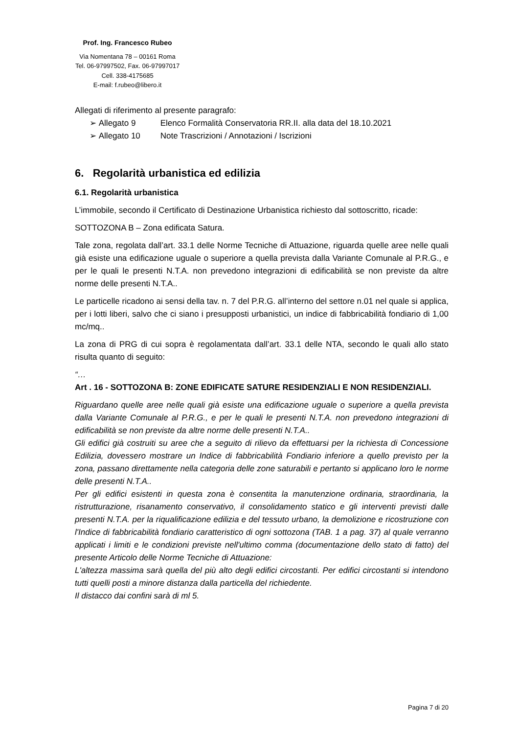Prof. Ing. Francesco Rubeo
Via Nomentana 78 – 00161 Roma
Tel. 06-97997502, Fax. 06-97997017
Cell. 338-4175685
E-mail: f.rubeo@libero.it
Allegati di riferimento al presente paragrafo:
➢ Allegato 9 Elenco Formalità Conservatoria RR.II. alla data del 18.10.2021
➢ Allegato 10 Note Trascrizioni / Annotazioni / Iscrizioni
6. Regolarità urbanistica ed edilizia
6.1. Regolarità urbanistica
L’immobile, secondo il Certificato di Destinazione Urbanistica richiesto dal sottoscritto, ricade:
SOTTOZONA B – Zona edificata Satura.
Tale zona, regolata dall’art. 33.1 delle Norme Tecniche di Attuazione, riguarda quelle aree nelle quali già esiste una edificazione uguale o superiore a quella prevista dalla Variante Comunale al P.R.G., e per le quali le presenti N.T.A. non prevedono integrazioni di edificabilità se non previste da altre norme delle presenti N.T.A..
Le particelle ricadono ai sensi della tav. n. 7 del P.R.G. all’interno del settore n.01 nel quale si applica, per i lotti liberi, salvo che ci siano i presupposti urbanistici, un indice di fabbricabilità fondiario di 1,00 mc/mq..
La zona di PRG di cui sopra è regolamentata dall’art. 33.1 delle NTA, secondo le quali allo stato risulta quanto di seguito:
“…
Art . 16 - SOTTOZONA B: ZONE EDIFICATE SATURE RESIDENZIALI E NON RESIDENZIALI.
Riguardano quelle aree nelle quali già esiste una edificazione uguale o superiore a quella prevista dalla Variante Comunale al P.R.G., e per le quali le presenti N.T.A. non prevedono integrazioni di edificabilità se non previste da altre norme delle presenti N.T.A..
Gli edifici già costruiti su aree che a seguito di rilievo da effettuarsi per la richiesta di Concessione Edilizia, dovessero mostrare un Indice di fabbricabilità Fondiario inferiore a quello previsto per la zona, passano direttamente nella categoria delle zone saturabili e pertanto si applicano loro le norme delle presenti N.T.A..
Per gli edifici esistenti in questa zona è consentita la manutenzione ordinaria, straordinaria, la ristrutturazione, risanamento conservativo, il consolidamento statico e gli interventi previsti dalle presenti N.T.A. per la riqualificazione edilizia e del tessuto urbano, la demolizione e ricostruzione con l'Indice di fabbricabilità fondiario caratteristico di ogni sottozona (TAB. 1 a pag. 37) al quale verranno applicati i limiti e le condizioni previste nell'ultimo comma (documentazione dello stato di fatto) del presente Articolo delle Norme Tecniche di Attuazione:
L'altezza massima sarà quella del più alto degli edifici circostanti. Per edifici circostanti si intendono tutti quelli posti a minore distanza dalla particella del richiedente.
Il distacco dai confini sarà di ml 5.
Pagina 7 di 20